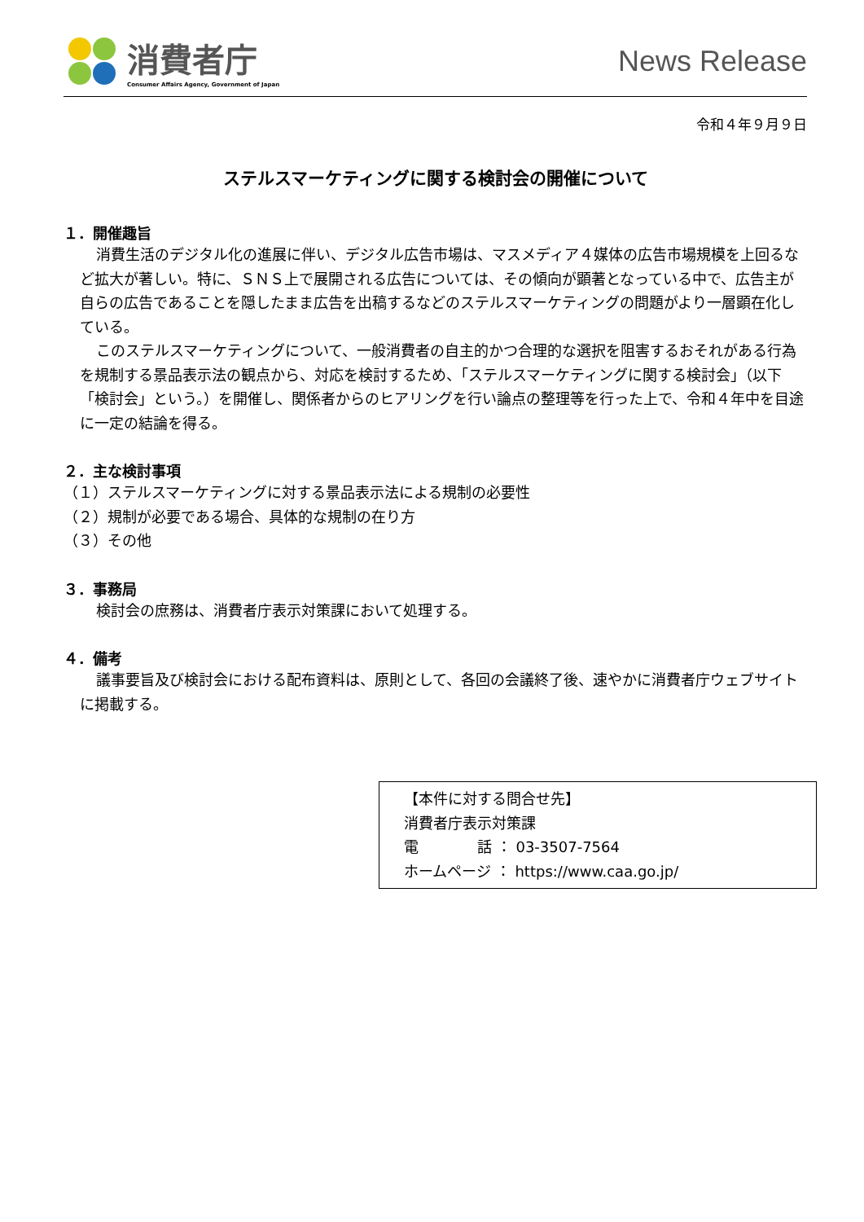消費者庁
Consumer Affairs Agency, Government of Japan
News Release
令和４年９月９日
ステルスマーケティングに関する検討会の開催について
１．開催趣旨
消費生活のデジタル化の進展に伴い、デジタル広告市場は、マスメディア４媒体の広告市場規模を上回るなど拡大が著しい。特に、ＳＮＳ上で展開される広告については、その傾向が顕著となっている中で、広告主が自らの広告であることを隠したまま広告を出稿するなどのステルスマーケティングの問題がより一層顕在化している。
このステルスマーケティングについて、一般消費者の自主的かつ合理的な選択を阻害するおそれがある行為を規制する景品表示法の観点から、対応を検討するため、「ステルスマーケティングに関する検討会」（以下「検討会」という。）を開催し、関係者からのヒアリングを行い論点の整理等を行った上で、令和４年中を目途に一定の結論を得る。
２．主な検討事項
（１）ステルスマーケティングに対する景品表示法による規制の必要性
（２）規制が必要である場合、具体的な規制の在り方
（３）その他
３．事務局
検討会の庶務は、消費者庁表示対策課において処理する。
４．備考
議事要旨及び検討会における配布資料は、原則として、各回の会議終了後、速やかに消費者庁ウェブサイトに掲載する。
【本件に対する問合せ先】
消費者庁表示対策課
電　　　　話 ： 03-3507-7564
ホームページ ： https://www.caa.go.jp/